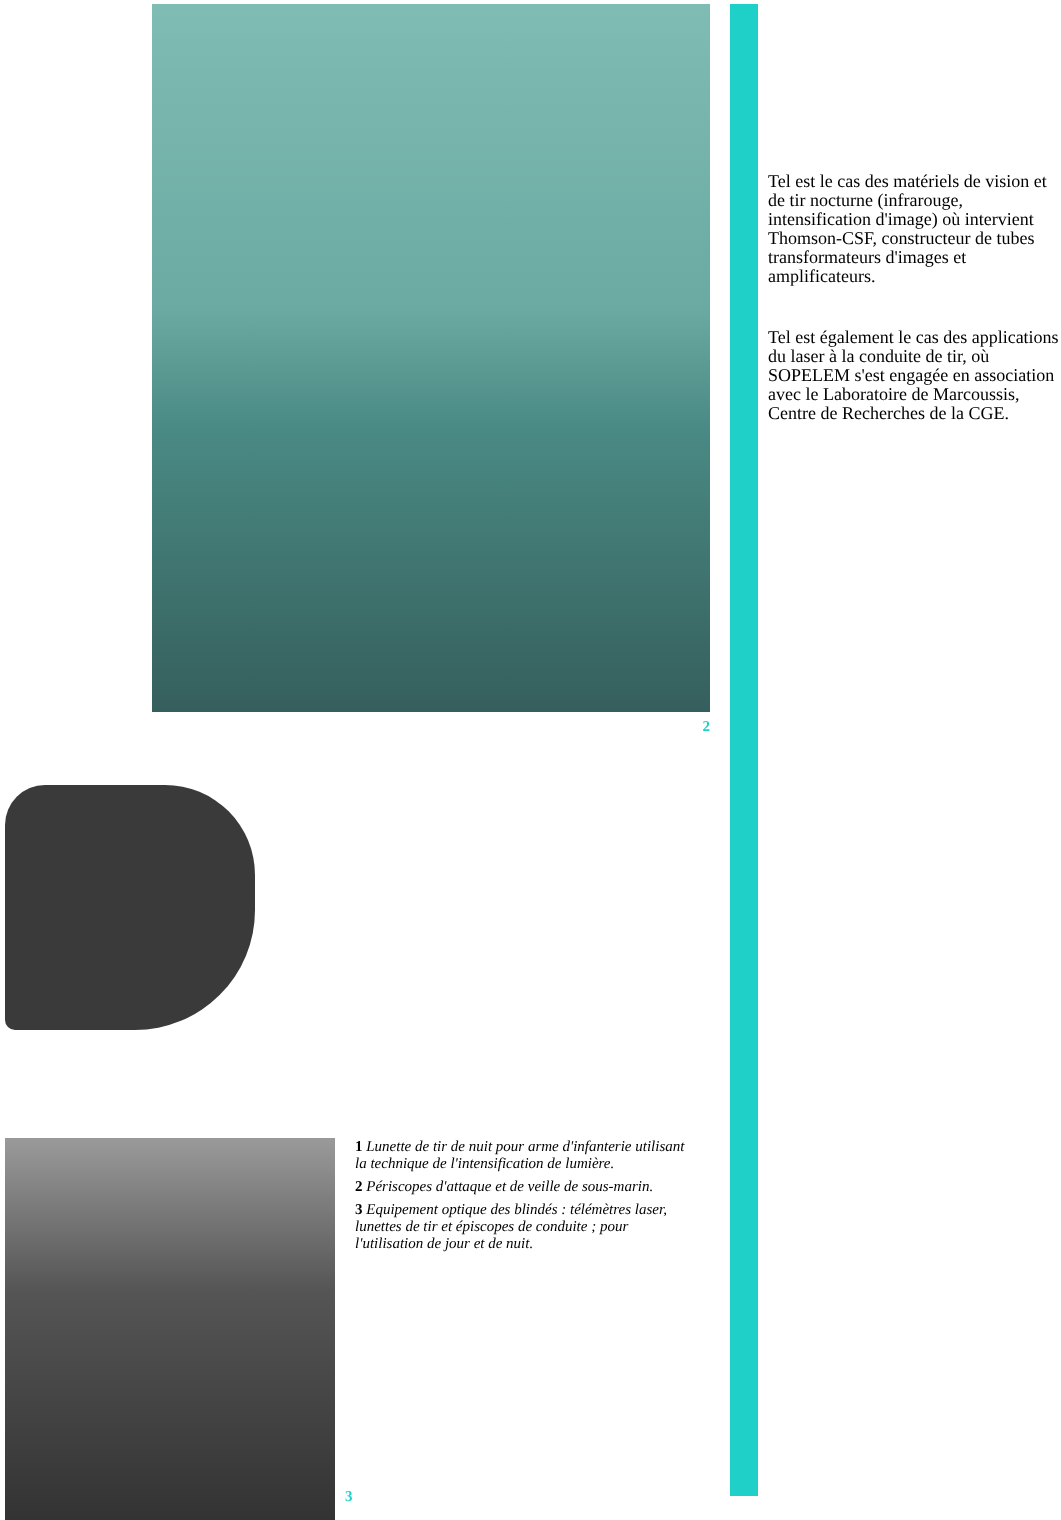2
1 Lunette de tir de nuit pour arme d'infanterie utilisant la technique de l'intensification de lumière.
2 Périscopes d'attaque et de veille de sous-marin.
3 Equipement optique des blindés : télémètres laser, lunettes de tir et épiscopes de conduite ; pour l'utilisation de jour et de nuit.
3
Tel est le cas des matériels de vision et de tir nocturne (infrarouge, intensification d'image) où intervient Thomson-CSF, constructeur de tubes transformateurs d'images et amplificateurs.
Tel est également le cas des applications du laser à la conduite de tir, où SOPELEM s'est engagée en association avec le Laboratoire de Marcoussis, Centre de Recherches de la CGE.